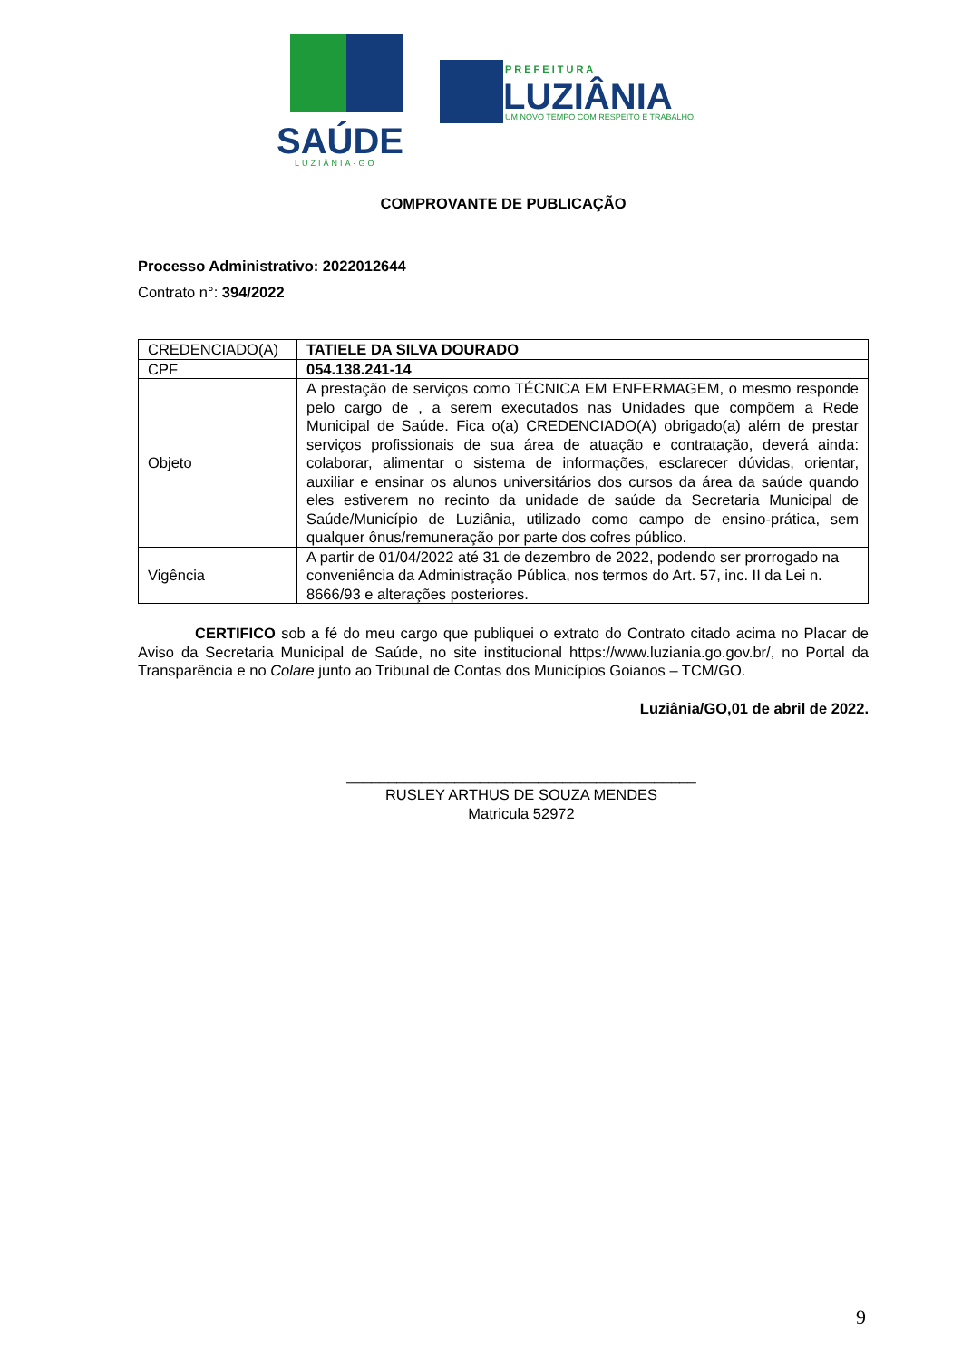SAÚDE
LUZIÂNIA-GO
PREFEITURA
LUZIÂNIA
UM NOVO TEMPO COM RESPEITO E TRABALHO.
COMPROVANTE DE PUBLICAÇÃO
Processo Administrativo: 2022012644
Contrato n°: 394/2022
| CREDENCIADO(A) | TATIELE DA SILVA DOURADO |
| CPF | 054.138.241-14 |
| Objeto | A prestação de serviços como TÉCNICA EM ENFERMAGEM, o mesmo responde pelo cargo de , a serem executados nas Unidades que compõem a Rede Municipal de Saúde. Fica o(a) CREDENCIADO(A) obrigado(a) além de prestar serviços profissionais de sua área de atuação e contratação, deverá ainda: colaborar, alimentar o sistema de informações, esclarecer dúvidas, orientar, auxiliar e ensinar os alunos universitários dos cursos da área da saúde quando eles estiverem no recinto da unidade de saúde da Secretaria Municipal de Saúde/Município de Luziânia, utilizado como campo de ensino-prática, sem qualquer ônus/remuneração por parte dos cofres público. |
| Vigência | A partir de 01/04/2022 até 31 de dezembro de 2022, podendo ser prorrogado na conveniência da Administração Pública, nos termos do Art. 57, inc. II da Lei n. 8666/93 e alterações posteriores. |
CERTIFICO sob a fé do meu cargo que publiquei o extrato do Contrato citado acima no Placar de Aviso da Secretaria Municipal de Saúde, no site institucional https://www.luziania.go.gov.br/, no Portal da Transparência e no Colare junto ao Tribunal de Contas dos Municípios Goianos – TCM/GO.
Luziânia/GO,01 de abril de 2022.
__________________________________________
RUSLEY ARTHUS DE SOUZA MENDES
Matricula 52972
9